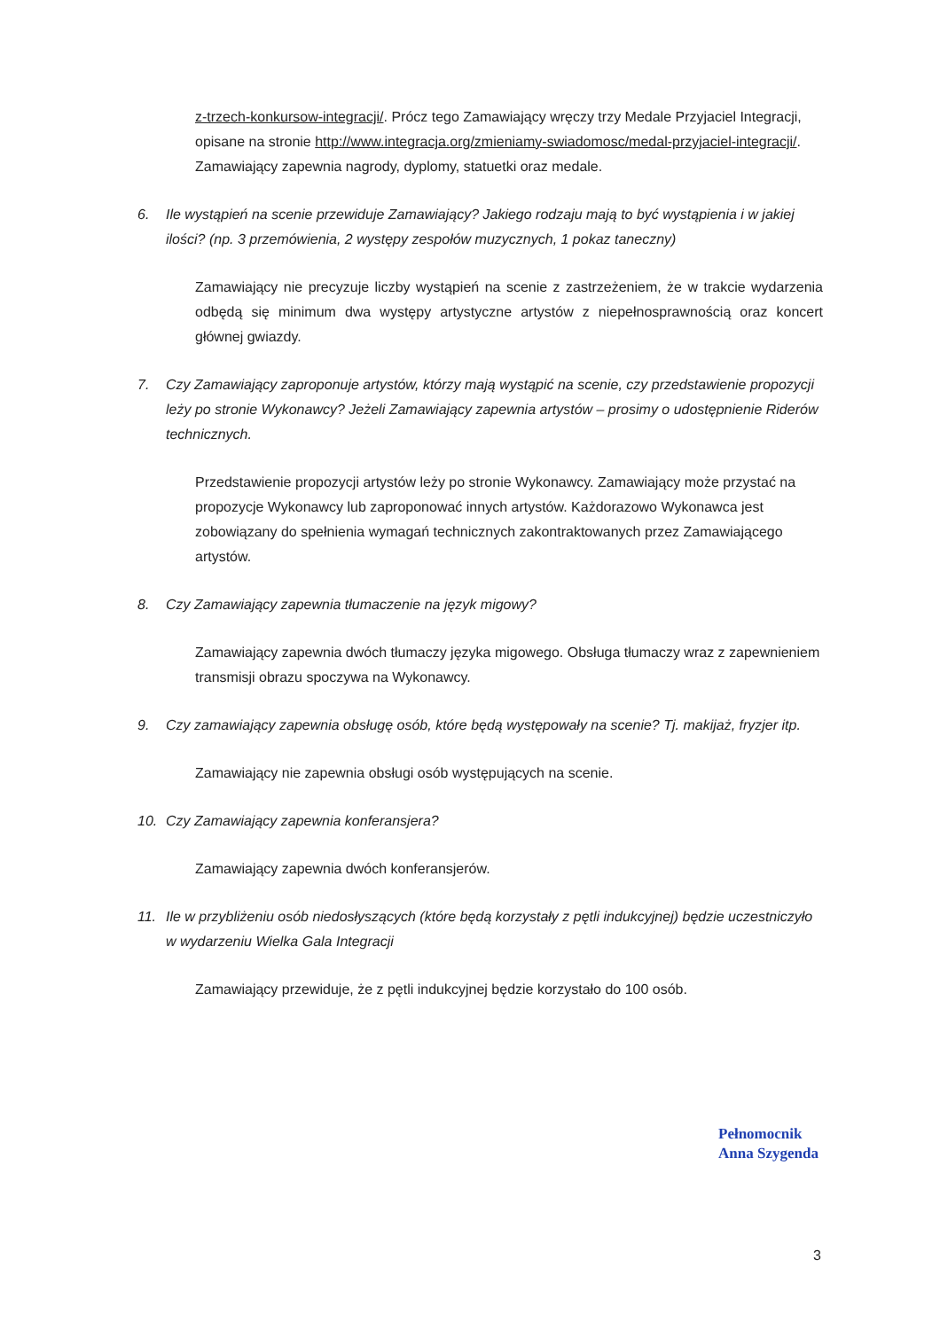z-trzech-konkursow-integracji/. Prócz tego Zamawiający wręczy trzy Medale Przyjaciel Integracji, opisane na stronie http://www.integracja.org/zmieniamy-swiadomosc/medal-przyjaciel-integracji/. Zamawiający zapewnia nagrody, dyplomy, statuetki oraz medale.
6. Ile wystąpień na scenie przewiduje Zamawiający? Jakiego rodzaju mają to być wystąpienia i w jakiej ilości? (np. 3 przemówienia, 2 występy zespołów muzycznych, 1 pokaz taneczny)
Zamawiający nie precyzuje liczby wystąpień na scenie z zastrzeżeniem, że w trakcie wydarzenia odbędą się minimum dwa występy artystyczne artystów z niepełnosprawnością oraz koncert głównej gwiazdy.
7. Czy Zamawiający zaproponuje artystów, którzy mają wystąpić na scenie, czy przedstawienie propozycji leży po stronie Wykonawcy? Jeżeli Zamawiający zapewnia artystów – prosimy o udostępnienie Riderów technicznych.
Przedstawienie propozycji artystów leży po stronie Wykonawcy. Zamawiający może przystać na propozycje Wykonawcy lub zaproponować innych artystów. Każdorazowo Wykonawca jest zobowiązany do spełnienia wymagań technicznych zakontraktowanych przez Zamawiającego artystów.
8. Czy Zamawiający zapewnia tłumaczenie na język migowy?
Zamawiający zapewnia dwóch tłumaczy języka migowego. Obsługa tłumaczy wraz z zapewnieniem transmisji obrazu spoczywa na Wykonawcy.
9. Czy zamawiający zapewnia obsługę osób, które będą występowały na scenie? Tj. makijaż, fryzjer itp.
Zamawiający nie zapewnia obsługi osób występujących na scenie.
10. Czy Zamawiający zapewnia konferansjera?
Zamawiający zapewnia dwóch konferansjerów.
11. Ile w przybliżeniu osób niedosłyszących (które będą korzystały z pętli indukcyjnej) będzie uczestniczyło w wydarzeniu Wielka Gala Integracji
Zamawiający przewiduje, że z pętli indukcyjnej będzie korzystało do 100 osób.
Pełnomocnik
Anna Szygenda
3